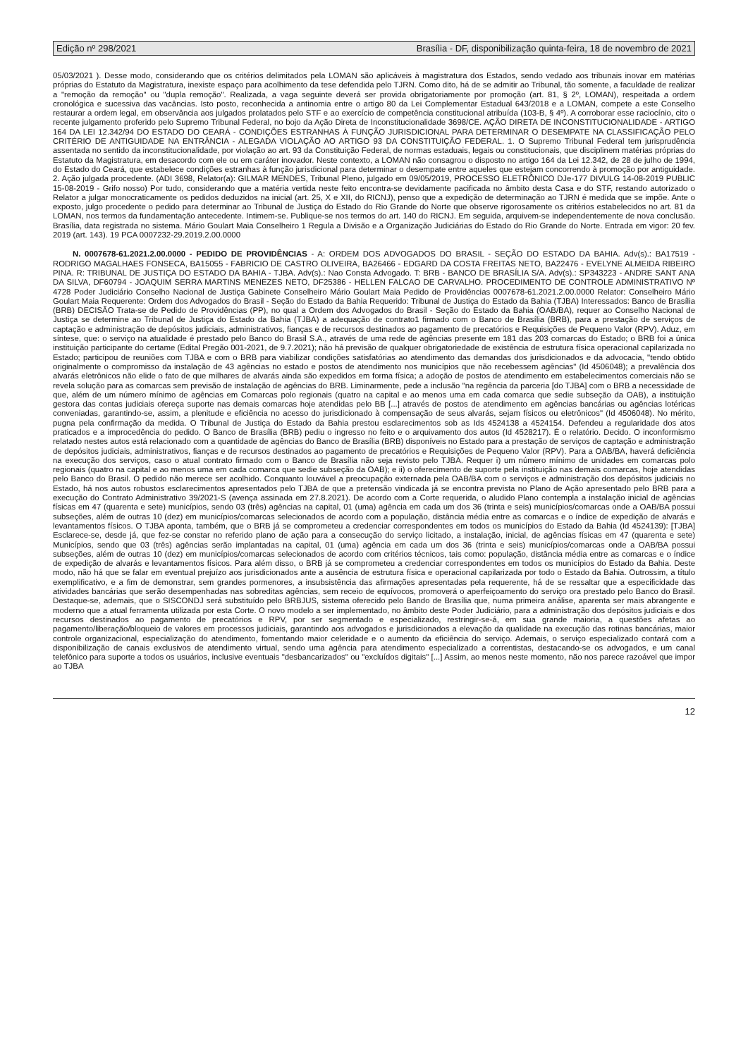Edição nº 298/2021 Brasília - DF, disponibilização quinta-feira, 18 de novembro de 2021
05/03/2021 ). Desse modo, considerando que os critérios delimitados pela LOMAN são aplicáveis à magistratura dos Estados, sendo vedado aos tribunais inovar em matérias próprias do Estatuto da Magistratura, inexiste espaço para acolhimento da tese defendida pelo TJRN. Como dito, há de se admitir ao Tribunal, tão somente, a faculdade de realizar a "remoção da remoção" ou "dupla remoção". Realizada, a vaga seguinte deverá ser provida obrigatoriamente por promoção (art. 81, § 2º, LOMAN), respeitada a ordem cronológica e sucessiva das vacâncias. Isto posto, reconhecida a antinomia entre o artigo 80 da Lei Complementar Estadual 643/2018 e a LOMAN, compete a este Conselho restaurar a ordem legal, em observância aos julgados prolatados pelo STF e ao exercício de competência constitucional atribuída (103-B, § 4º). A corroborar esse raciocínio, cito o recente julgamento proferido pelo Supremo Tribunal Federal, no bojo da Ação Direta de Inconstitucionalidade 3698/CE. AÇÃO DIRETA DE INCONSTITUCIONALIDADE - ARTIGO 164 DA LEI 12.342/94 DO ESTADO DO CEARÁ - CONDIÇÕES ESTRANHAS À FUNÇÃO JURISDICIONAL PARA DETERMINAR O DESEMPATE NA CLASSIFICAÇÃO PELO CRITÉRIO DE ANTIGUIDADE NA ENTRÂNCIA - ALEGADA VIOLAÇÃO AO ARTIGO 93 DA CONSTITUIÇÃO FEDERAL. 1. O Supremo Tribunal Federal tem jurisprudência assentada no sentido da inconstitucionalidade, por violação ao art. 93 da Constituição Federal, de normas estaduais, legais ou constitucionais, que disciplinem matérias próprias do Estatuto da Magistratura, em desacordo com ele ou em caráter inovador. Neste contexto, a LOMAN não consagrou o disposto no artigo 164 da Lei 12.342, de 28 de julho de 1994, do Estado do Ceará, que estabelece condições estranhas à função jurisdicional para determinar o desempate entre aqueles que estejam concorrendo à promoção por antiguidade. 2. Ação julgada procedente. (ADI 3698, Relator(a): GILMAR MENDES, Tribunal Pleno, julgado em 09/05/2019, PROCESSO ELETRÔNICO DJe-177 DIVULG 14-08-2019 PUBLIC 15-08-2019 - Grifo nosso) Por tudo, considerando que a matéria vertida neste feito encontra-se devidamente pacificada no âmbito desta Casa e do STF, restando autorizado o Relator a julgar monocraticamente os pedidos deduzidos na inicial (art. 25, X e XII, do RICNJ), penso que a expedição de determinação ao TJRN é medida que se impõe. Ante o exposto, julgo procedente o pedido para determinar ao Tribunal de Justiça do Estado do Rio Grande do Norte que observe rigorosamente os critérios estabelecidos no art. 81 da LOMAN, nos termos da fundamentação antecedente. Intimem-se. Publique-se nos termos do art. 140 do RICNJ. Em seguida, arquivem-se independentemente de nova conclusão. Brasília, data registrada no sistema. Mário Goulart Maia Conselheiro 1 Regula a Divisão e a Organização Judiciárias do Estado do Rio Grande do Norte. Entrada em vigor: 20 fev. 2019 (art. 143). 19 PCA 0007232-29.2019.2.00.0000
N. 0007678-61.2021.2.00.0000 - PEDIDO DE PROVIDÊNCIAS - A: ORDEM DOS ADVOGADOS DO BRASIL - SEÇÃO DO ESTADO DA BAHIA. Adv(s).: BA17519 - RODRIGO MAGALHAES FONSECA, BA15055 - FABRICIO DE CASTRO OLIVEIRA, BA26466 - EDGARD DA COSTA FREITAS NETO, BA22476 - EVELYNE ALMEIDA RIBEIRO PINA. R: TRIBUNAL DE JUSTIÇA DO ESTADO DA BAHIA - TJBA. Adv(s).: Nao Consta Advogado. T: BRB - BANCO DE BRASÍLIA S/A. Adv(s).: SP343223 - ANDRE SANT ANA DA SILVA, DF60794 - JOAQUIM SERRA MARTINS MENEZES NETO, DF25386 - HELLEN FALCAO DE CARVALHO. PROCEDIMENTO DE CONTROLE ADMINISTRATIVO Nº 4728 Poder Judiciário Conselho Nacional de Justiça Gabinete Conselheiro Mário Goulart Maia Pedido de Providências 0007678-61.2021.2.00.0000 Relator: Conselheiro Mário Goulart Maia Requerente: Ordem dos Advogados do Brasil - Seção do Estado da Bahia Requerido: Tribunal de Justiça do Estado da Bahia (TJBA) Interessados: Banco de Brasília (BRB) DECISÃO Trata-se de Pedido de Providências (PP), no qual a Ordem dos Advogados do Brasil - Seção do Estado da Bahia (OAB/BA), requer ao Conselho Nacional de Justiça se determine ao Tribunal de Justiça do Estado da Bahia (TJBA) a adequação de contrato1 firmado com o Banco de Brasília (BRB), para a prestação de serviços de captação e administração de depósitos judiciais, administrativos, fianças e de recursos destinados ao pagamento de precatórios e Requisições de Pequeno Valor (RPV). Aduz, em síntese, que: o serviço na atualidade é prestado pelo Banco do Brasil S.A., através de uma rede de agências presente em 181 das 203 comarcas do Estado; o BRB foi a única instituição participante do certame (Edital Pregão 001-2021, de 9.7.2021); não há previsão de qualquer obrigatoriedade de existência de estrutura física operacional capilarizada no Estado; participou de reuniões com TJBA e com o BRB para viabilizar condições satisfatórias ao atendimento das demandas dos jurisdicionados e da advocacia, "tendo obtido originalmente o compromisso da instalação de 43 agências no estado e postos de atendimento nos municípios que não recebessem agências" (Id 4506048); a prevalência dos alvarás eletrônicos não elide o fato de que milhares de alvarás ainda são expedidos em forma física; a adoção de postos de atendimento em estabelecimentos comerciais não se revela solução para as comarcas sem previsão de instalação de agências do BRB. Liminarmente, pede a inclusão "na regência da parceria [do TJBA] com o BRB a necessidade de que, além de um número mínimo de agências em Comarcas polo regionais (quatro na capital e ao menos uma em cada comarca que sedie subseção da OAB), a instituição gestora das contas judiciais ofereça suporte nas demais comarcas hoje atendidas pelo BB [...] através de postos de atendimento em agências bancárias ou agências lotéricas conveniadas, garantindo-se, assim, a plenitude e eficiência no acesso do jurisdicionado à compensação de seus alvarás, sejam físicos ou eletrônicos" (Id 4506048). No mérito, pugna pela confirmação da medida. O Tribunal de Justiça do Estado da Bahia prestou esclarecimentos sob as Ids 4524138 a 4524154. Defendeu a regularidade dos atos praticados e a improcedência do pedido. O Banco de Brasília (BRB) pediu o ingresso no feito e o arquivamento dos autos (Id 4528217). É o relatório. Decido. O inconformismo relatado nestes autos está relacionado com a quantidade de agências do Banco de Brasília (BRB) disponíveis no Estado para a prestação de serviços de captação e administração de depósitos judiciais, administrativos, fianças e de recursos destinados ao pagamento de precatórios e Requisições de Pequeno Valor (RPV). Para a OAB/BA, haverá deficiência na execução dos serviços, caso o atual contrato firmado com o Banco de Brasília não seja revisto pelo TJBA. Requer i) um número mínimo de unidades em comarcas polo regionais (quatro na capital e ao menos uma em cada comarca que sedie subseção da OAB); e ii) o oferecimento de suporte pela instituição nas demais comarcas, hoje atendidas pelo Banco do Brasil. O pedido não merece ser acolhido. Conquanto louvável a preocupação externada pela OAB/BA com o serviços e administração dos depósitos judiciais no Estado, há nos autos robustos esclarecimentos apresentados pelo TJBA de que a pretensão vindicada já se encontra prevista no Plano de Ação apresentado pelo BRB para a execução do Contrato Administrativo 39/2021-S (avença assinada em 27.8.2021). De acordo com a Corte requerida, o aludido Plano contempla a instalação inicial de agências físicas em 47 (quarenta e sete) municípios, sendo 03 (três) agências na capital, 01 (uma) agência em cada um dos 36 (trinta e seis) municípios/comarcas onde a OAB/BA possui subseções, além de outras 10 (dez) em municípios/comarcas selecionados de acordo com a população, distância média entre as comarcas e o índice de expedição de alvarás e levantamentos físicos. O TJBA aponta, também, que o BRB já se comprometeu a credenciar correspondentes em todos os municípios do Estado da Bahia (Id 4524139): [TJBA] Esclarece-se, desde já, que fez-se constar no referido plano de ação para a consecução do serviço licitado, a instalação, inicial, de agências físicas em 47 (quarenta e sete) Municípios, sendo que 03 (três) agências serão implantadas na capital, 01 (uma) agência em cada um dos 36 (trinta e seis) municípios/comarcas onde a OAB/BA possui subseções, além de outras 10 (dez) em municípios/comarcas selecionados de acordo com critérios técnicos, tais como: população, distância média entre as comarcas e o índice de expedição de alvarás e levantamentos físicos. Para além disso, o BRB já se comprometeu a credenciar correspondentes em todos os municípios do Estado da Bahia. Deste modo, não há que se falar em eventual prejuízo aos jurisdicionados ante a ausência de estrutura física e operacional capilarizada por todo o Estado da Bahia. Outrossim, a título exemplificativo, e a fim de demonstrar, sem grandes pormenores, a insubsistência das afirmações apresentadas pela requerente, há de se ressaltar que a especificidade das atividades bancárias que serão desempenhadas nas sobreditas agências, sem receio de equívocos, promoverá o aperfeiçoamento do serviço ora prestado pelo Banco do Brasil. Destaque-se, ademais, que o SISCONDJ será substituído pelo BRBJUS, sistema oferecido pelo Bando de Brasília que, numa primeira análise, aparenta ser mais abrangente e moderno que a atual ferramenta utilizada por esta Corte. O novo modelo a ser implementado, no âmbito deste Poder Judiciário, para a administração dos depósitos judiciais e dos recursos destinados ao pagamento de precatórios e RPV, por ser segmentado e especializado, restringir-se-á, em sua grande maioria, a questões afetas ao pagamento/liberação/bloqueio de valores em processos judiciais, garantindo aos advogados e jurisdicionados a elevação da qualidade na execução das rotinas bancárias, maior controle organizacional, especialização do atendimento, fomentando maior celeridade e o aumento da eficiência do serviço. Ademais, o serviço especializado contará com a disponibilização de canais exclusivos de atendimento virtual, sendo uma agência para atendimento especializado a correntistas, destacando-se os advogados, e um canal telefônico para suporte a todos os usuários, inclusive eventuais "desbancarizados" ou "excluídos digitais" [...] Assim, ao menos neste momento, não nos parece razoável que impor ao TJBA
12